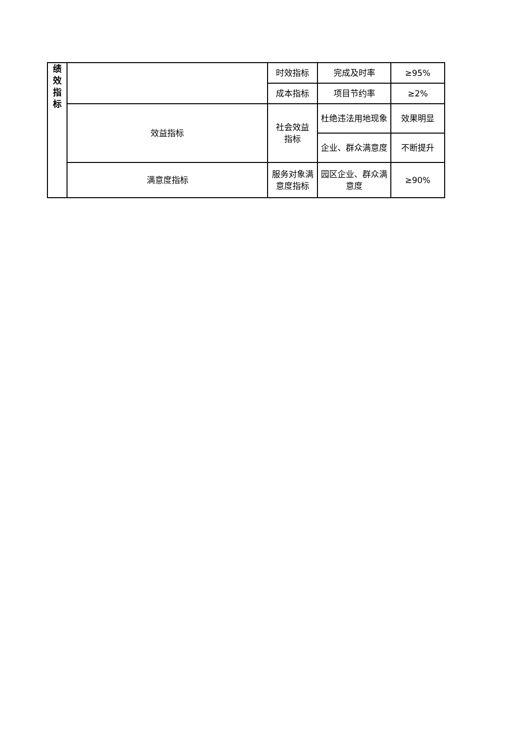| 绩 效 指 标 | | 时效指标 | 完成及时率 | ≥95% |
| | | 成本指标 | 项目节约率 | ≥2% |
| | 效益指标 | 社会效益 指标 | 杜绝违法用地现象 | 效果明显 |
| | | | 企业、群众满意度 | 不断提升 |
| | 满意度指标 | 服务对象满意度指标 | 园区企业、群众满意度 | ≥90% |